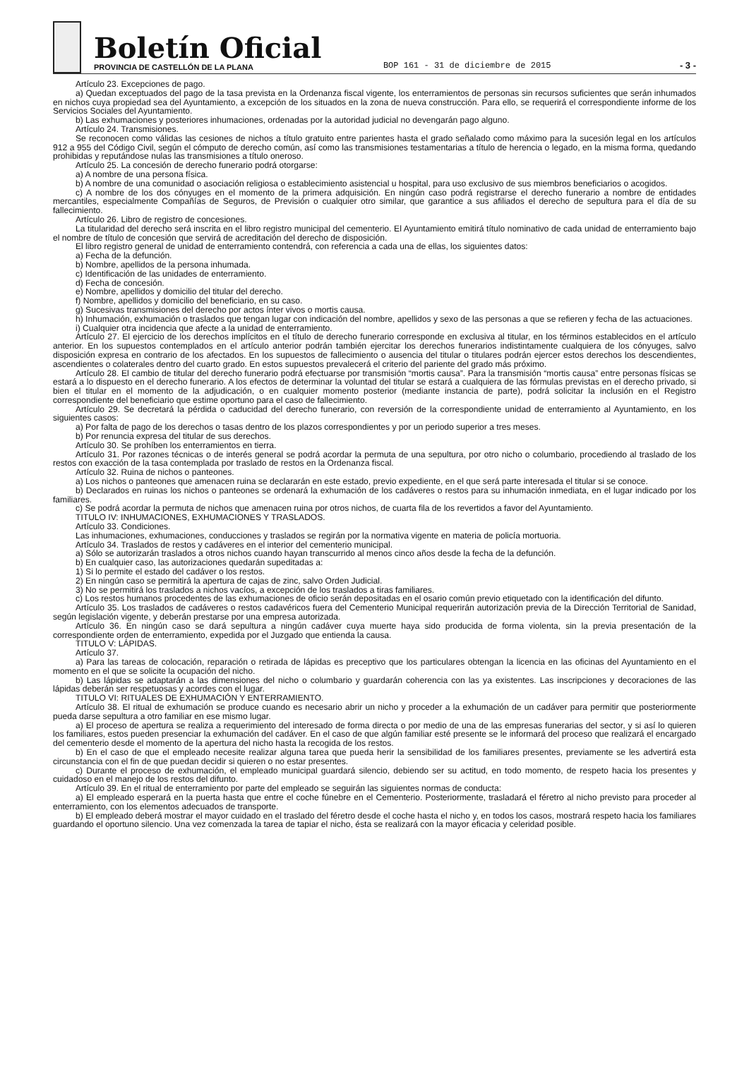Boletín Oficial
PROVINCIA DE CASTELLÓN DE LA PLANA
BOP 161 - 31 de diciembre de 2015
- 3 -
Artículo 23. Excepciones de pago.
a) Quedan exceptuados del pago de la tasa prevista en la Ordenanza fiscal vigente, los enterramientos de personas sin recursos suficientes que serán inhumados en nichos cuya propiedad sea del Ayuntamiento, a excepción de los situados en la zona de nueva construcción. Para ello, se requerirá el correspondiente informe de los Servicios Sociales del Ayuntamiento.
b) Las exhumaciones y posteriores inhumaciones, ordenadas por la autoridad judicial no devengarán pago alguno.
Artículo 24. Transmisiones.
Se reconocen como válidas las cesiones de nichos a título gratuito entre parientes hasta el grado señalado como máximo para la sucesión legal en los artículos 912 a 955 del Código Civil, según el cómputo de derecho común, así como las transmisiones testamentarias a título de herencia o legado, en la misma forma, quedando prohibidas y reputándose nulas las transmisiones a título oneroso.
Artículo 25. La concesión de derecho funerario podrá otorgarse:
a) A nombre de una persona física.
b) A nombre de una comunidad o asociación religiosa o establecimiento asistencial u hospital, para uso exclusivo de sus miembros beneficiarios o acogidos.
c) A nombre de los dos cónyuges en el momento de la primera adquisición. En ningún caso podrá registrarse el derecho funerario a nombre de entidades mercantiles, especialmente Compañías de Seguros, de Previsión o cualquier otro similar, que garantice a sus afiliados el derecho de sepultura para el día de su fallecimiento.
Artículo 26. Libro de registro de concesiones.
La titularidad del derecho será inscrita en el libro registro municipal del cementerio. El Ayuntamiento emitirá título nominativo de cada unidad de enterramiento bajo el nombre de título de concesión que servirá de acreditación del derecho de disposición.
El libro registro general de unidad de enterramiento contendrá, con referencia a cada una de ellas, los siguientes datos:
a) Fecha de la defunción.
b) Nombre, apellidos de la persona inhumada.
c) Identificación de las unidades de enterramiento.
d) Fecha de concesión.
e) Nombre, apellidos y domicilio del titular del derecho.
f) Nombre, apellidos y domicilio del beneficiario, en su caso.
g) Sucesivas transmisiones del derecho por actos ínter vivos o mortis causa.
h) Inhumación, exhumación o traslados que tengan lugar con indicación del nombre, apellidos y sexo de las personas a que se refieren y fecha de las actuaciones.
i) Cualquier otra incidencia que afecte a la unidad de enterramiento.
Artículo 27. El ejercicio de los derechos implícitos en el título de derecho funerario corresponde en exclusiva al titular, en los términos establecidos en el artículo anterior. En los supuestos contemplados en el artículo anterior podrán también ejercitar los derechos funerarios indistintamente cualquiera de los cónyuges, salvo disposición expresa en contrario de los afectados. En los supuestos de fallecimiento o ausencia del titular o titulares podrán ejercer estos derechos los descendientes, ascendientes o colaterales dentro del cuarto grado. En estos supuestos prevalecerá el criterio del pariente del grado más próximo.
Artículo 28. El cambio de titular del derecho funerario podrá efectuarse por transmisión “mortis causa”. Para la transmisión “mortis causa” entre personas físicas se estará a lo dispuesto en el derecho funerario. A los efectos de determinar la voluntad del titular se estará a cualquiera de las fórmulas previstas en el derecho privado, si bien el titular en el momento de la adjudicación, o en cualquier momento posterior (mediante instancia de parte), podrá solicitar la inclusión en el Registro correspondiente del beneficiario que estime oportuno para el caso de fallecimiento.
Artículo 29. Se decretará la pérdida o caducidad del derecho funerario, con reversión de la correspondiente unidad de enterramiento al Ayuntamiento, en los siguientes casos:
a) Por falta de pago de los derechos o tasas dentro de los plazos correspondientes y por un periodo superior a tres meses.
b) Por renuncia expresa del titular de sus derechos.
Artículo 30. Se prohíben los enterramientos en tierra.
Artículo 31. Por razones técnicas o de interés general se podrá acordar la permuta de una sepultura, por otro nicho o columbario, procediendo al traslado de los restos con exacción de la tasa contemplada por traslado de restos en la Ordenanza fiscal.
Artículo 32. Ruina de nichos o panteones.
a) Los nichos o panteones que amenacen ruina se declararán en este estado, previo expediente, en el que será parte interesada el titular si se conoce.
b) Declarados en ruinas los nichos o panteones se ordenará la exhumación de los cadáveres o restos para su inhumación inmediata, en el lugar indicado por los familiares.
c) Se podrá acordar la permuta de nichos que amenacen ruina por otros nichos, de cuarta fila de los revertidos a favor del Ayuntamiento.
TITULO IV: INHUMACIONES, EXHUMACIONES Y TRASLADOS.
Artículo 33. Condiciones.
Las inhumaciones, exhumaciones, conducciones y traslados se regirán por la normativa vigente en materia de policía mortuoria.
Artículo 34. Traslados de restos y cadáveres en el interior del cementerio municipal.
a) Sólo se autorizarán traslados a otros nichos cuando hayan transcurrido al menos cinco años desde la fecha de la defunción.
b) En cualquier caso, las autorizaciones quedarán supeditadas a:
1) Si lo permite el estado del cadáver o los restos.
2) En ningún caso se permitirá la apertura de cajas de zinc, salvo Orden Judicial.
3) No se permitirá los traslados a nichos vacíos, a excepción de los traslados a tiras familiares.
c) Los restos humanos procedentes de las exhumaciones de oficio serán depositadas en el osario común previo etiquetado con la identificación del difunto.
Artículo 35. Los traslados de cadáveres o restos cadavéricos fuera del Cementerio Municipal requerirán autorización previa de la Dirección Territorial de Sanidad, según legislación vigente, y deberán prestarse por una empresa autorizada.
Artículo 36. En ningún caso se dará sepultura a ningún cadáver cuya muerte haya sido producida de forma violenta, sin la previa presentación de la correspondiente orden de enterramiento, expedida por el Juzgado que entienda la causa.
TITULO V: LÁPIDAS.
Artículo 37.
a) Para las tareas de colocación, reparación o retirada de lápidas es preceptivo que los particulares obtengan la licencia en las oficinas del Ayuntamiento en el momento en el que se solicite la ocupación del nicho.
b) Las lápidas se adaptarán a las dimensiones del nicho o columbario y guardarán coherencia con las ya existentes. Las inscripciones y decoraciones de las lápidas deberán ser respetuosas y acordes con el lugar.
TITULO VI: RITUALES DE EXHUMACIÓN Y ENTERRAMIENTO.
Artículo 38. El ritual de exhumación se produce cuando es necesario abrir un nicho y proceder a la exhumación de un cadáver para permitir que posteriormente pueda darse sepultura a otro familiar en ese mismo lugar.
a) El proceso de apertura se realiza a requerimiento del interesado de forma directa o por medio de una de las empresas funerarias del sector, y si así lo quieren los familiares, estos pueden presenciar la exhumación del cadáver. En el caso de que algún familiar esté presente se le informará del proceso que realizará el encargado del cementerio desde el momento de la apertura del nicho hasta la recogida de los restos.
b) En el caso de que el empleado necesite realizar alguna tarea que pueda herir la sensibilidad de los familiares presentes, previamente se les advertirá esta circunstancia con el fin de que puedan decidir si quieren o no estar presentes.
c) Durante el proceso de exhumación, el empleado municipal guardará silencio, debiendo ser su actitud, en todo momento, de respeto hacia los presentes y cuidadoso en el manejo de los restos del difunto.
Artículo 39. En el ritual de enterramiento por parte del empleado se seguirán las siguientes normas de conducta:
a) El empleado esperará en la puerta hasta que entre el coche fúnebre en el Cementerio. Posteriormente, trasladará el féretro al nicho previsto para proceder al enterramiento, con los elementos adecuados de transporte.
b) El empleado deberá mostrar el mayor cuidado en el traslado del féretro desde el coche hasta el nicho y, en todos los casos, mostrará respeto hacia los familiares guardando el oportuno silencio. Una vez comenzada la tarea de tapiar el nicho, ésta se realizará con la mayor eficacia y celeridad posible.